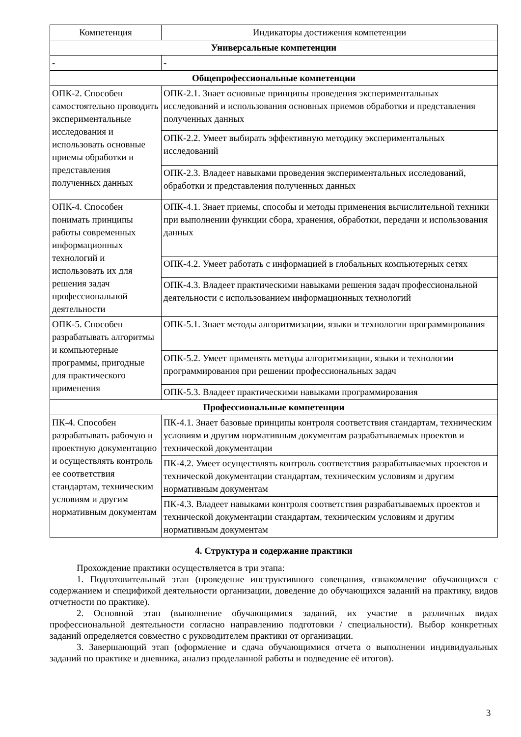| Компетенция | Индикаторы достижения компетенции |
| --- | --- |
| Универсальные компетенции | |
| - | - |
| Общепрофессиональные компетенции | |
| ОПК-2. Способен самостоятельно проводить экспериментальные исследования и использовать основные приемы обработки и представления полученных данных | ОПК-2.1. Знает основные принципы проведения экспериментальных исследований и использования основных приемов обработки и представления полученных данных |
| | ОПК-2.2. Умеет выбирать эффективную методику экспериментальных исследований |
| | ОПК-2.3. Владеет навыками проведения экспериментальных исследований, обработки и представления полученных данных |
| ОПК-4. Способен понимать принципы работы современных информационных технологий и использовать их для решения задач профессиональной деятельности | ОПК-4.1. Знает приемы, способы и методы применения вычислительной техники при выполнении функции сбора, хранения, обработки, передачи и использования данных |
| | ОПК-4.2. Умеет работать с информацией в глобальных компьютерных сетях |
| | ОПК-4.3. Владеет практическими навыками решения задач профессиональной деятельности с использованием информационных технологий |
| ОПК-5. Способен разрабатывать алгоритмы и компьютерные программы, пригодные для практического применения | ОПК-5.1. Знает методы алгоритмизации, языки и технологии программирования |
| | ОПК-5.2. Умеет применять методы алгоритмизации, языки и технологии программирования при решении профессиональных задач |
| | ОПК-5.3. Владеет практическими навыками программирования |
| Профессиональные компетенции | |
| ПК-4. Способен разрабатывать рабочую и проектную документацию и осуществлять контроль ее соответствия стандартам, техническим условиям и другим нормативным документам | ПК-4.1. Знает базовые принципы контроля соответствия стандартам, техническим условиям и другим нормативным документам разрабатываемых проектов и технической документации |
| | ПК-4.2. Умеет осуществлять контроль соответствия разрабатываемых проектов и технической документации стандартам, техническим условиям и другим нормативным документам |
| | ПК-4.3. Владеет навыками контроля соответствия разрабатываемых проектов и технической документации стандартам, техническим условиям и другим нормативным документам |
4. Структура и содержание практики
Прохождение практики осуществляется в три этапа:
1. Подготовительный этап (проведение инструктивного совещания, ознакомление обучающихся с содержанием и спецификой деятельности организации, доведение до обучающихся заданий на практику, видов отчетности по практике).
2. Основной этап (выполнение обучающимися заданий, их участие в различных видах профессиональной деятельности согласно направлению подготовки / специальности). Выбор конкретных заданий определяется совместно с руководителем практики от организации.
3. Завершающий этап (оформление и сдача обучающимися отчета о выполнении индивидуальных заданий по практике и дневника, анализ проделанной работы и подведение её итогов).
3